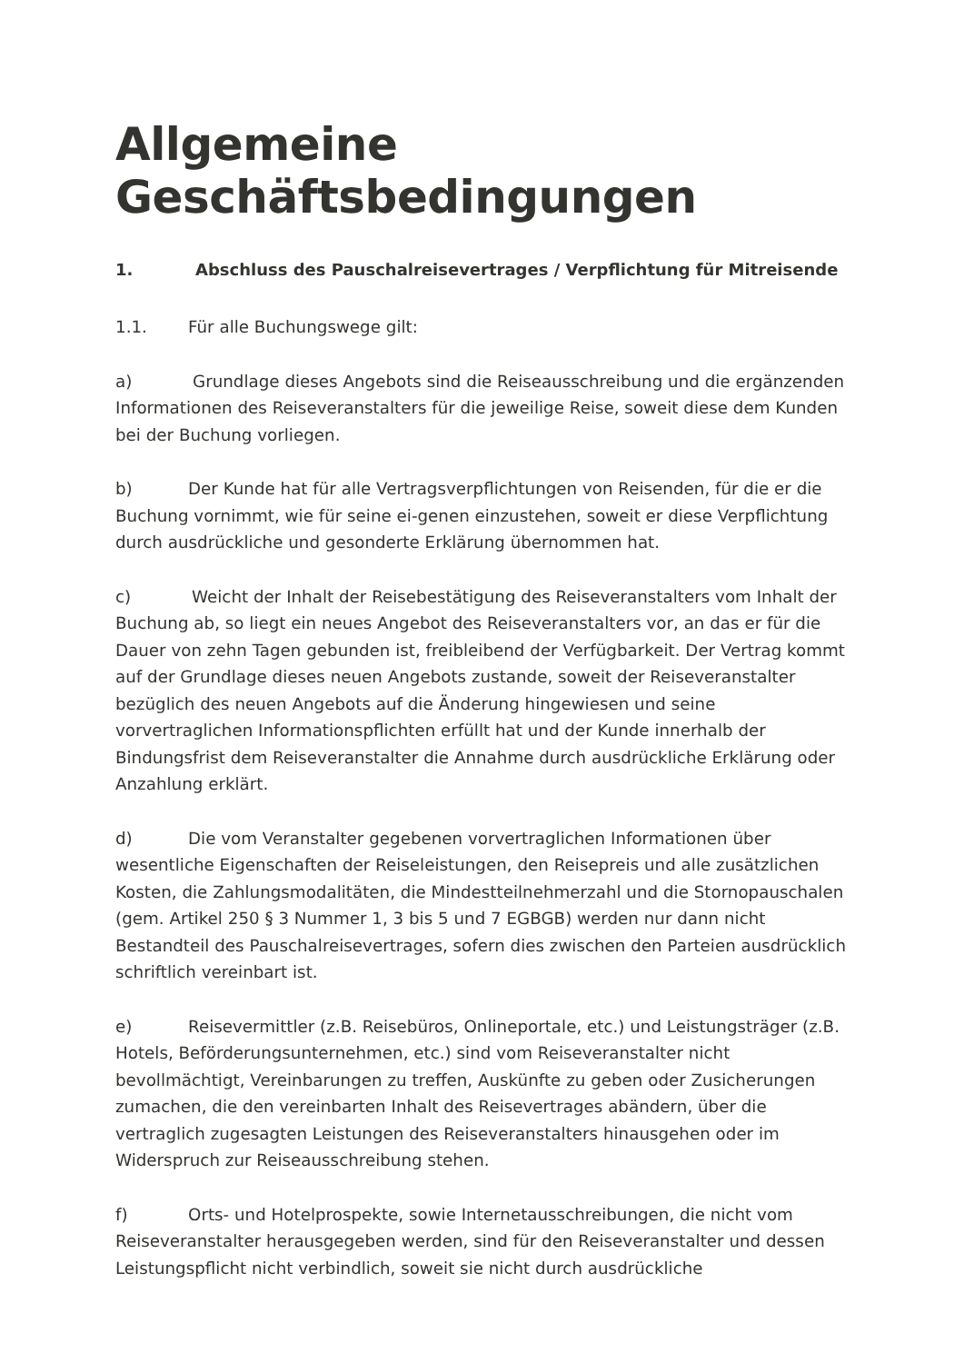Allgemeine Geschäftsbedingungen
1. Abschluss des Pauschalreisevertrages / Verpflichtung für Mitreisende
1.1. Für alle Buchungswege gilt:
a) Grundlage dieses Angebots sind die Reiseausschreibung und die ergänzenden Informationen des Reiseveranstalters für die jeweilige Reise, soweit diese dem Kunden bei der Buchung vorliegen.
b) Der Kunde hat für alle Vertragsverpflichtungen von Reisenden, für die er die Buchung vornimmt, wie für seine ei-genen einzustehen, soweit er diese Verpflichtung durch ausdrückliche und gesonderte Erklärung übernommen hat.
c) Weicht der Inhalt der Reisebestätigung des Reiseveranstalters vom Inhalt der Buchung ab, so liegt ein neues Angebot des Reiseveranstalters vor, an das er für die Dauer von zehn Tagen gebunden ist, freibleibend der Verfügbarkeit. Der Vertrag kommt auf der Grundlage dieses neuen Angebots zustande, soweit der Reiseveranstalter bezüglich des neuen Angebots auf die Änderung hingewiesen und seine vorvertraglichen Informationspflichten erfüllt hat und der Kunde innerhalb der Bindungsfrist dem Reiseveranstalter die Annahme durch ausdrückliche Erklärung oder Anzahlung erklärt.
d) Die vom Veranstalter gegebenen vorvertraglichen Informationen über wesentliche Eigenschaften der Reiseleistungen, den Reisepreis und alle zusätzlichen Kosten, die Zahlungsmodalitäten, die Mindestteilnehmerzahl und die Stornopauschalen (gem. Artikel 250 § 3 Nummer 1, 3 bis 5 und 7 EGBGB) werden nur dann nicht Bestandteil des Pauschalreisevertrages, sofern dies zwischen den Parteien ausdrücklich schriftlich vereinbart ist.
e) Reisevermittler (z.B. Reisebüros, Onlineportale, etc.) und Leistungsträger (z.B. Hotels, Beförderungsunternehmen, etc.) sind vom Reiseveranstalter nicht bevollmächtigt, Vereinbarungen zu treffen, Auskünfte zu geben oder Zusicherungen zumachen, die den vereinbarten Inhalt des Reisevertrages abändern, über die vertraglich zugesagten Leistungen des Reiseveranstalters hinausgehen oder im Widerspruch zur Reiseausschreibung stehen.
f) Orts- und Hotelprospekte, sowie Internetausschreibungen, die nicht vom Reiseveranstalter herausgegeben werden, sind für den Reiseveranstalter und dessen Leistungspflicht nicht verbindlich, soweit sie nicht durch ausdrückliche